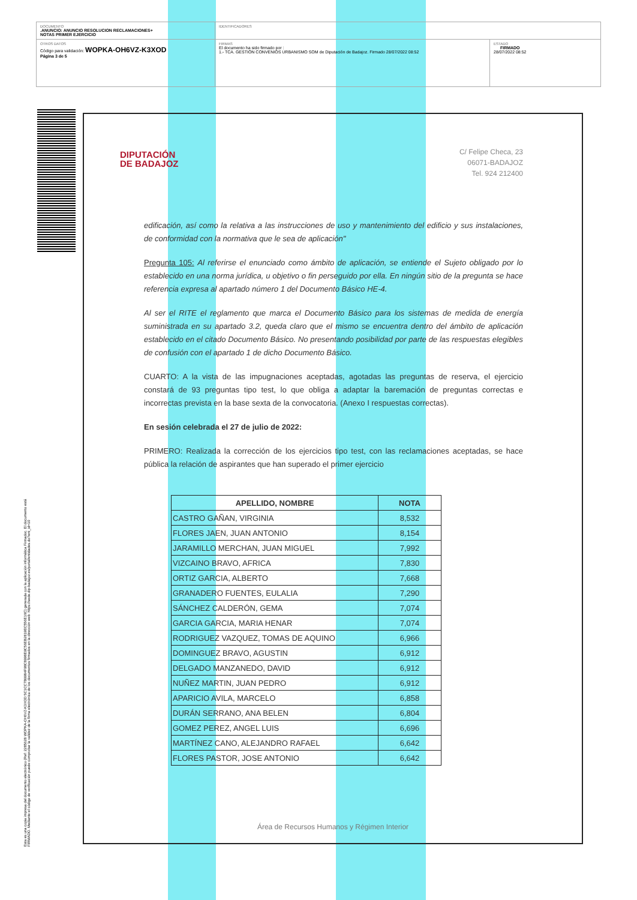DOCUMENTO
.ANUNCIO: ANUNCIO RESOLUCION RECLAMACIONES+
NOTAS PRIMER EJERCICIO
IDENTIFICADORES
OTROS DATOS
Código para validación: WOPKA-OH6VZ-K3XOD
Página 3 de 5
FIRMAS
El documento ha sido firmado por :
1.- TCA. GESTIÓN CONVENIOS URBANISMO SOM de Diputación de Badajoz. Firmado 28/07/2022 08:52
ESTADO
FIRMADO
28/07/2022 08:52
Esta es una copia impresa del documento electrónico (Ref: 2285628 WOPKA-OH6VZ-K3XOD 5C1CC7B9984F98C8998E9C56EB2819EC556E16C) generada con la aplicación informática Firmadoc. El documento está FIRMADO. Mediante el código de verificación puede comprobar la validez de la firma electrónica de los documentos firmados en la dirección web: https://sede.dip-badajoz.es/portal/entidades.do?ent_id=10
DIPUTACIÓN
DE BADAJOZ
C/ Felipe Checa, 23
06071-BADAJOZ
Tel. 924 212400
edificación, así como la relativa a las instrucciones de uso y mantenimiento del edificio y sus instalaciones, de conformidad con la normativa que le sea de aplicación"
Pregunta 105: Al referirse el enunciado como ámbito de aplicación, se entiende el Sujeto obligado por lo establecido en una norma jurídica, u objetivo o fin perseguido por ella. En ningún sitio de la pregunta se hace referencia expresa al apartado número 1 del Documento Básico HE-4.
Al ser el RITE el reglamento que marca el Documento Básico para los sistemas de medida de energía suministrada en su apartado 3.2, queda claro que el mismo se encuentra dentro del ámbito de aplicación establecido en el citado Documento Básico. No presentando posibilidad por parte de las respuestas elegibles de confusión con el apartado 1 de dicho Documento Básico.
CUARTO: A la vista de las impugnaciones aceptadas, agotadas las preguntas de reserva, el ejercicio constará de 93 preguntas tipo test, lo que obliga a adaptar la baremación de preguntas correctas e incorrectas prevista en la base sexta de la convocatoria. (Anexo I respuestas correctas).
En sesión celebrada el 27 de julio de 2022:
PRIMERO: Realizada la corrección de los ejercicios tipo test, con las reclamaciones aceptadas, se hace pública la relación de aspirantes que han superado el primer ejercicio
| APELLIDO, NOMBRE | NOTA |
| --- | --- |
| CASTRO GAÑAN, VIRGINIA | 8,532 |
| FLORES JAEN, JUAN ANTONIO | 8,154 |
| JARAMILLO MERCHAN, JUAN MIGUEL | 7,992 |
| VIZCAINO BRAVO, AFRICA | 7,830 |
| ORTIZ GARCIA, ALBERTO | 7,668 |
| GRANADERO FUENTES, EULALIA | 7,290 |
| SÁNCHEZ CALDERÓN, GEMA | 7,074 |
| GARCIA GARCIA, MARIA HENAR | 7,074 |
| RODRIGUEZ VAZQUEZ, TOMAS DE AQUINO | 6,966 |
| DOMINGUEZ BRAVO, AGUSTIN | 6,912 |
| DELGADO MANZANEDO, DAVID | 6,912 |
| NUÑEZ MARTIN, JUAN PEDRO | 6,912 |
| APARICIO AVILA, MARCELO | 6,858 |
| DURÁN SERRANO, ANA BELEN | 6,804 |
| GOMEZ PEREZ, ANGEL LUIS | 6,696 |
| MARTÍNEZ CANO, ALEJANDRO RAFAEL | 6,642 |
| FLORES PASTOR, JOSE ANTONIO | 6,642 |
Área de Recursos Humanos y Régimen Interior